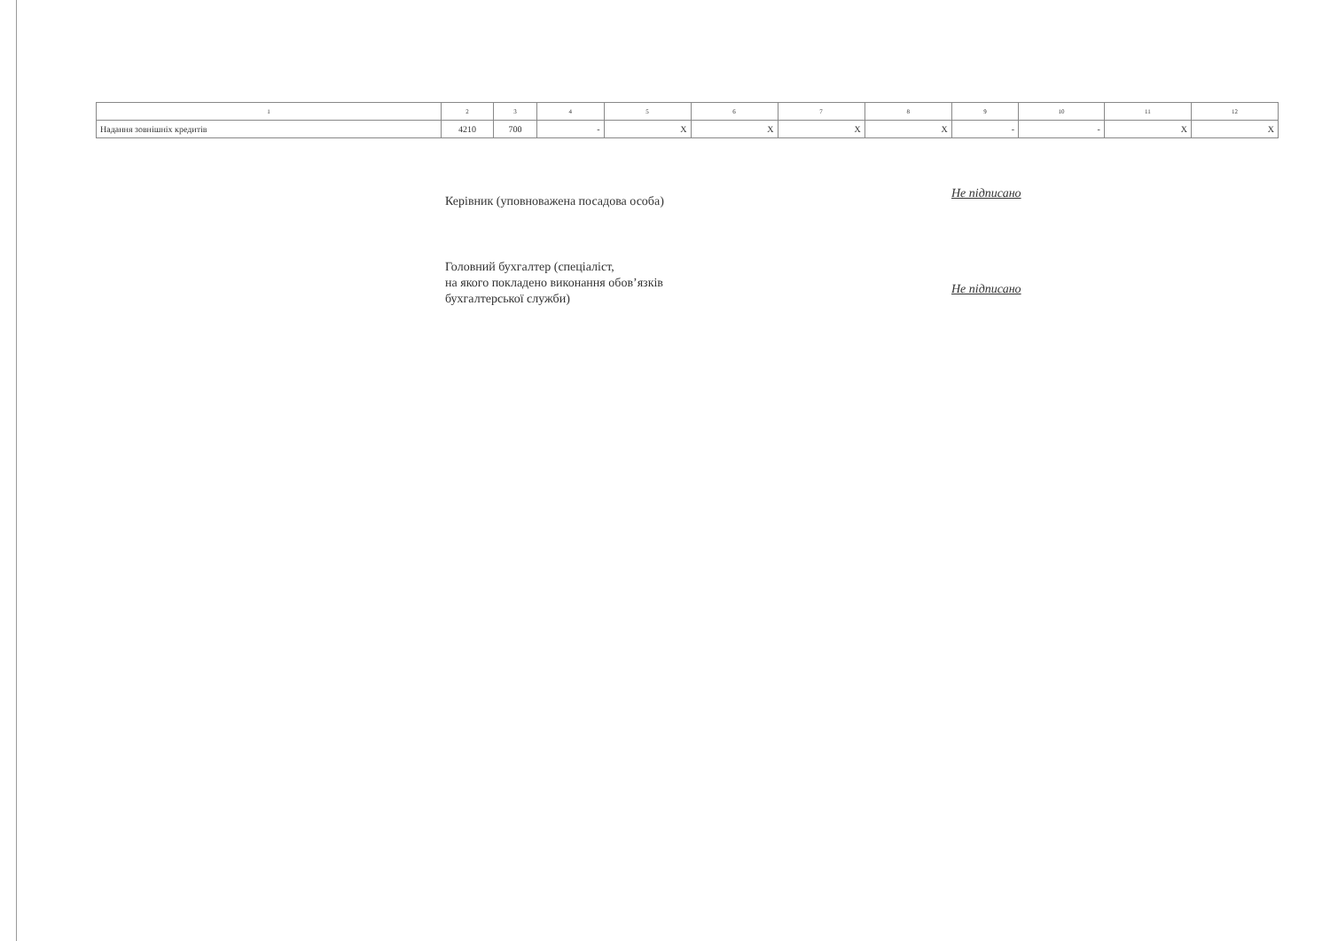| 1 | 2 | 3 | 4 | 5 | 6 | 7 | 8 | 9 | 10 | 11 | 12 |
| --- | --- | --- | --- | --- | --- | --- | --- | --- | --- | --- | --- |
| Надання зовнішніх кредитів | 4210 | 700 | - | X | X | X | X | - | - | X | X |
Керівник (уповноважена посадова особа)
Не підписано
Головний бухгалтер (спеціаліст,
на якого покладено виконання обов’язків
бухгалтерської служби)
Не підписано